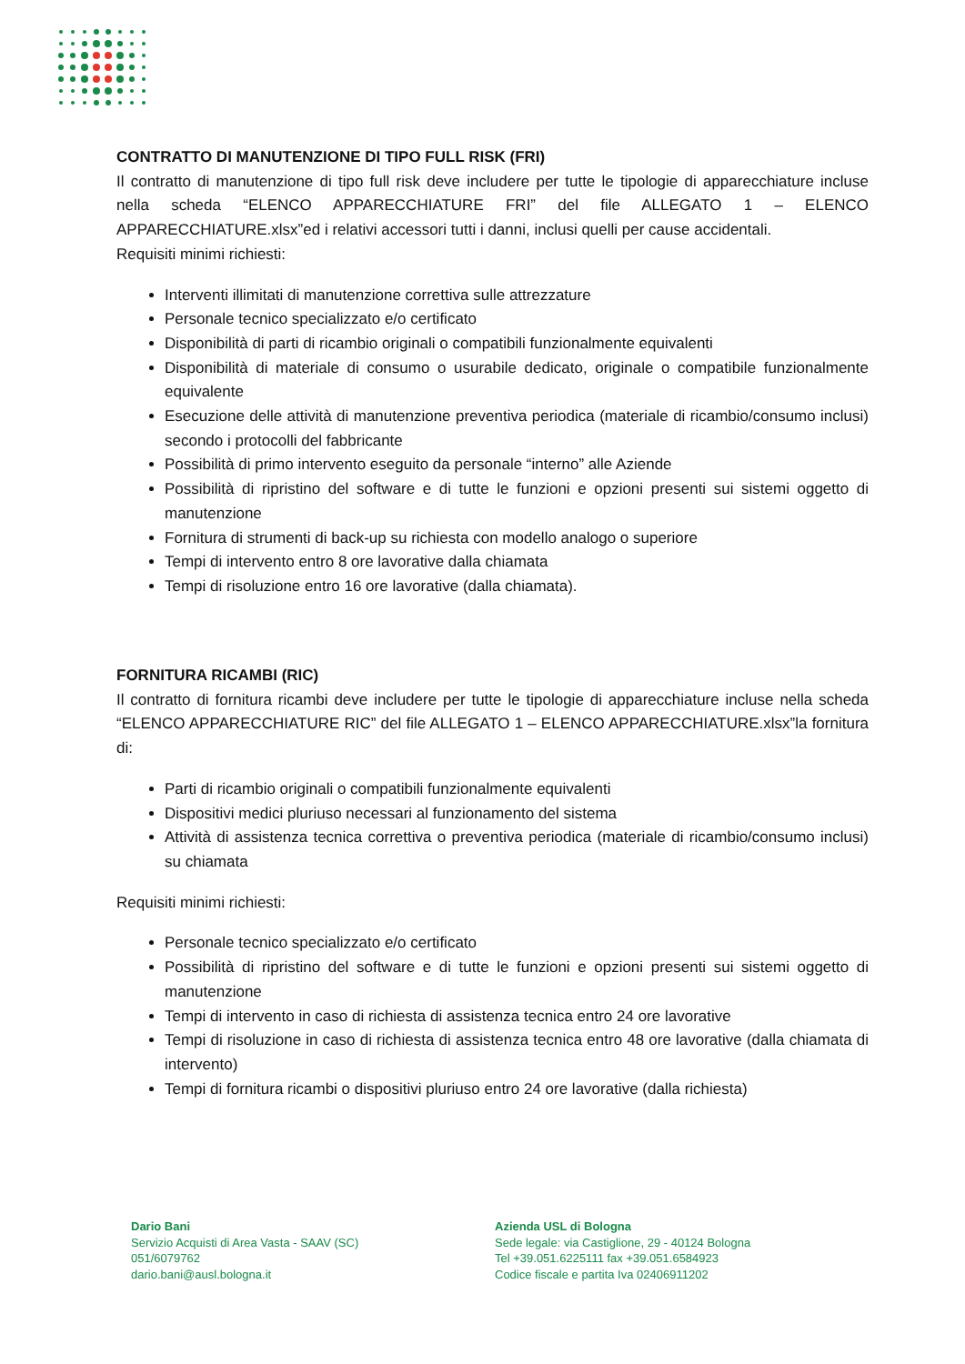CONTRATTO DI MANUTENZIONE DI TIPO FULL RISK (FRI)
Il contratto di manutenzione di tipo full risk deve includere per tutte le tipologie di apparecchiature incluse nella scheda “ELENCO APPARECCHIATURE FRI” del file ALLEGATO 1 – ELENCO APPARECCHIATURE.xlsx”ed i relativi accessori tutti i danni, inclusi quelli per cause accidentali.
Requisiti minimi richiesti:
Interventi illimitati di manutenzione correttiva sulle attrezzature
Personale tecnico specializzato e/o certificato
Disponibilità di parti di ricambio originali o compatibili funzionalmente equivalenti
Disponibilità di materiale di consumo o usurabile dedicato, originale o compatibile funzionalmente equivalente
Esecuzione delle attività di manutenzione preventiva periodica (materiale di ricambio/consumo inclusi) secondo i protocolli del fabbricante
Possibilità di primo intervento eseguito da personale “interno” alle Aziende
Possibilità di ripristino del software e di tutte le funzioni e opzioni presenti sui sistemi oggetto di manutenzione
Fornitura di strumenti di back-up su richiesta con modello analogo o superiore
Tempi di intervento entro 8 ore lavorative dalla chiamata
Tempi di risoluzione entro 16 ore lavorative (dalla chiamata).
FORNITURA RICAMBI (RIC)
Il contratto di fornitura ricambi deve includere per tutte le tipologie di apparecchiature incluse nella scheda “ELENCO APPARECCHIATURE RIC” del file ALLEGATO 1 – ELENCO APPARECCHIATURE.xlsx”la fornitura di:
Parti di ricambio originali o compatibili funzionalmente equivalenti
Dispositivi medici pluriuso necessari al funzionamento del sistema
Attività di assistenza tecnica correttiva o preventiva periodica (materiale di ricambio/consumo inclusi) su chiamata
Requisiti minimi richiesti:
Personale tecnico specializzato e/o certificato
Possibilità di ripristino del software e di tutte le funzioni e opzioni presenti sui sistemi oggetto di manutenzione
Tempi di intervento in caso di richiesta di assistenza tecnica entro 24 ore lavorative
Tempi di risoluzione in caso di richiesta di assistenza tecnica entro 48 ore lavorative (dalla chiamata di intervento)
Tempi di fornitura ricambi o dispositivi pluriuso entro 24 ore lavorative (dalla richiesta)
Dario Bani
Servizio Acquisti di Area Vasta - SAAV (SC)
051/6079762
dario.bani@ausl.bologna.it
Azienda USL di Bologna
Sede legale: via Castiglione, 29 - 40124 Bologna
Tel +39.051.6225111 fax +39.051.6584923
Codice fiscale e partita Iva 02406911202